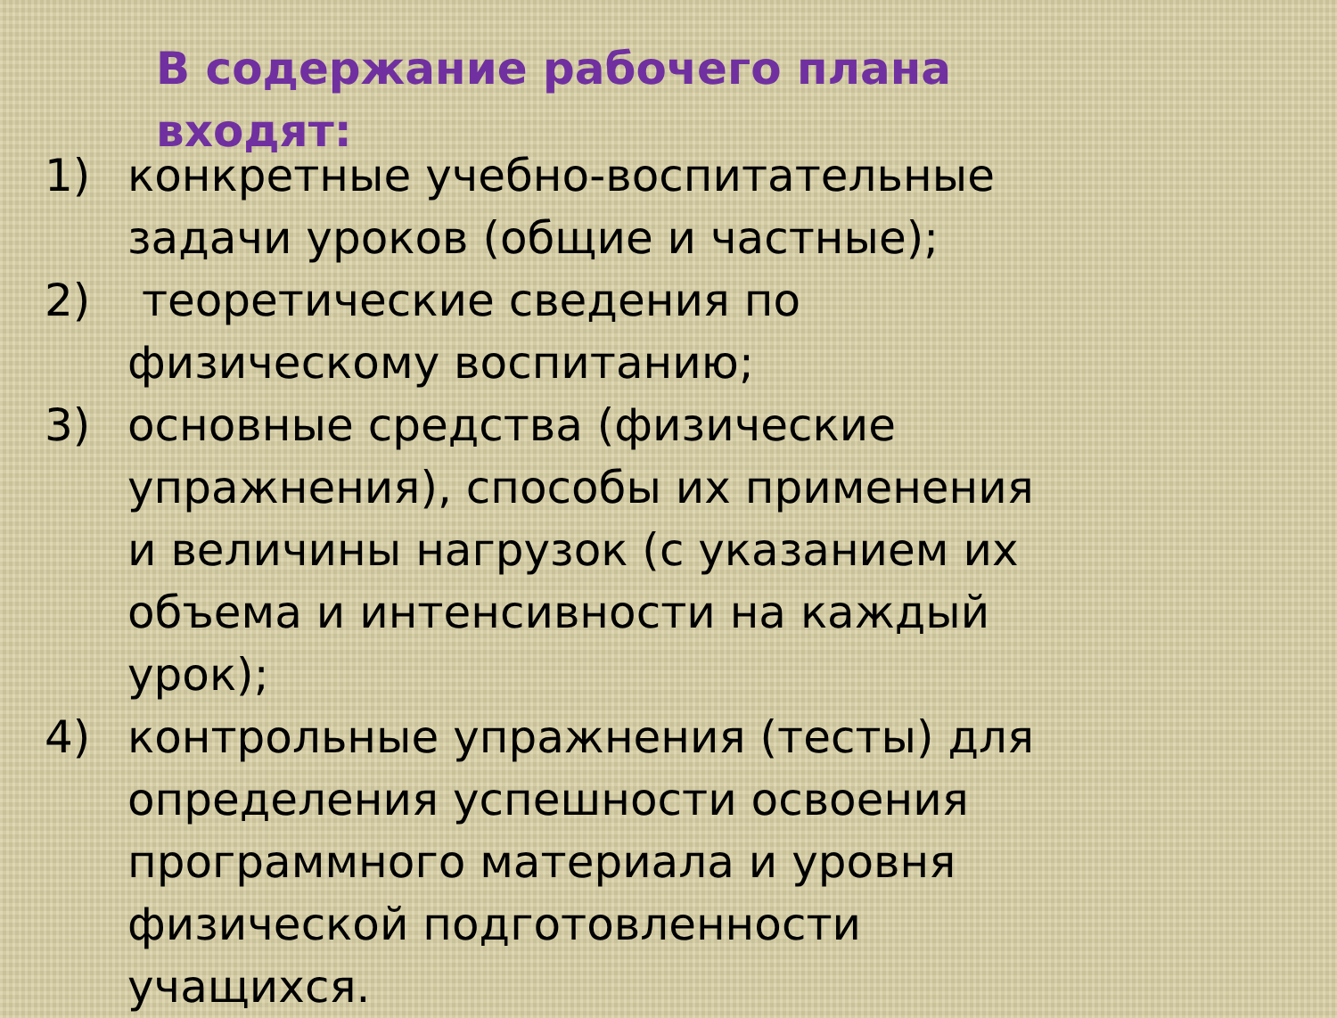В содержание рабочего плана входят:
1) конкретные учебно-воспитательные задачи уроков (общие и частные);
2) теоретические сведения по физическому воспитанию;
3) основные средства (физические упражнения), способы их применения и величины нагрузок (с указанием их объема и интенсивности на каждый урок);
4) контрольные упражнения (тесты) для определения успешности освоения программного материала и уровня физической подготовленности учащихся.